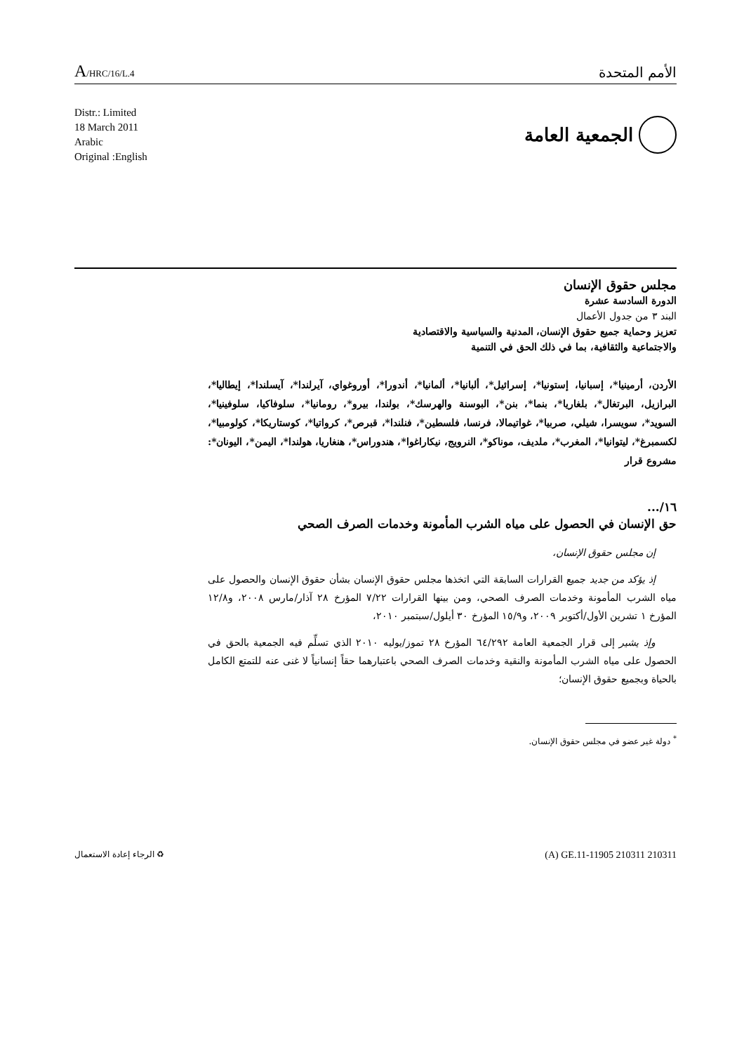A/HRC/16/L.4
الأمم المتحدة
Distr.: Limited
18 March 2011
Arabic
Original :English
الجمعية العامة
مجلس حقوق الإنسان
الدورة السادسة عشرة
البند ٣ من جدول الأعمال
تعزيز وحماية جميع حقوق الإنسان، المدنية والسياسية والاقتصادية
والاجتماعية والثقافية، بما في ذلك الحق في التنمية
الأردن، أرمينيا*، إسبانيا، إستونيا*، إسرائيل*، ألبانيا*، ألمانيا*، أندورا*، أوروغواي، آيرلندا*، آيسلندا*، إيطاليا*، البرازيل، البرتغال*، بلغاريا*، بنما*، بنن*، البوسنة والهرسك*، بولندا، بيرو*، رومانيا*، سلوفاكيا، سلوفينيا*، السويد*، سويسرا، شيلي، صربيا*، غواتيمالا، فرنسا، فلسطين*، فنلندا*، قبرص*، كرواتيا*، كوستاريكا*، كولومبيا*، لكسمبرغ*، ليتوانيا*، المغرب*، ملديف، موناكو*، النرويج، نيكاراغوا*، هندوراس*، هنغاريا، هولندا*، اليمن*، اليونان*: مشروع قرار
١٦/...
حق الإنسان في الحصول على مياه الشرب المأمونة وخدمات الصرف الصحي
إن مجلس حقوق الإنسان،
إذ يؤكد من جديد جميع القرارات السابقة التي اتخذها مجلس حقوق الإنسان بشأن حقوق الإنسان والحصول على مياه الشرب المأمونة وخدمات الصرف الصحي، ومن بينها القرارات ٧/٢٢ المؤرخ ٢٨ آذار/مارس ٢٠٠٨، و١٢/٨ المؤرخ ١ تشرين الأول/أكتوبر ٢٠٠٩، و١٥/٩ المؤرخ ٣٠ أيلول/سبتمبر ٢٠١٠،
وإذ يشير إلى قرار الجمعية العامة ٦٤/٢٩٢ المؤرخ ٢٨ تموز/يوليه ٢٠١٠ الذي تسلِّم فيه الجمعية بالحق في الحصول على مياه الشرب المأمونة والنقية وخدمات الصرف الصحي باعتبارهما حقاً إنسانياً لا غنى عنه للتمتع الكامل بالحياة وبجميع حقوق الإنسان؛
<sup>*</sup> دولة غير عضو في مجلس حقوق الإنسان.
♻ الرجاء إعادة الاستعمال
(A) GE.11-11905 210311 210311